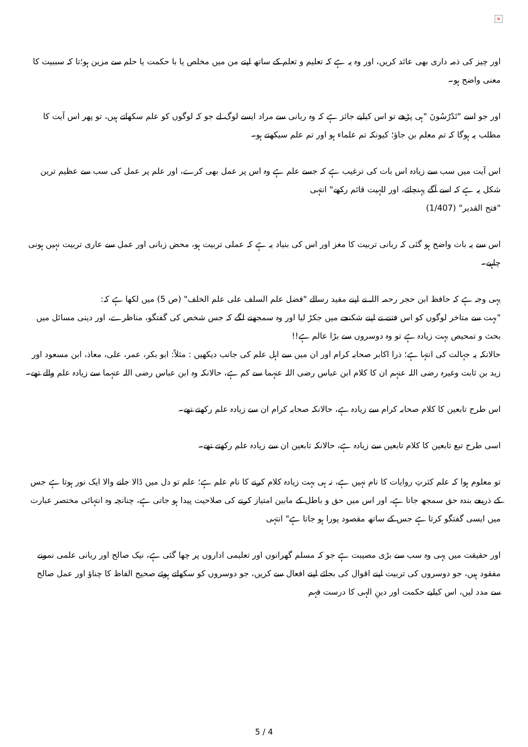×
اور چیز کی ذمہ داری بھی عائد کریں، اور وہ یہ ہے کہ تعلیم و تعلم کے ساتھ اپنے من میں مخلص یا با حکمت یا حلم سے مزین ہو؛تا کہ سببیت کا معنی واضح ہو۔
اور جو اسے "تَدْرُسُونَ "ہی پڑھے تو اس کیلیے جائز ہے کہ وہ ربانی سے مراد ایسے لوگ لے جو کہ لوگوں کو علم سکھاتے ہیں، تو پھر اس آیت کا مطلب یہ ہوگا کہ تم معلم بن جاؤ؛ کیونکہ تم علماء ہو اور تم علم سیکھتے ہو۔
اس آیت میں سب سے زیادہ اس بات کی ترغیب ہے کہ جسے علم ہے وہ اس پر عمل بھی کرے، اور علم پر عمل کی سب سے عظیم ترین شکل یہ ہے کہ اسے آگے پہنچائے، اور للہیت قائم رکھے" انتہی
"فتح القدیر" (1/407)
اس سے یہ بات واضح ہو گئی کہ ربانی تربیت کا مغز اور اس کی بنیاد یہ ہے کہ عملی تربیت ہو، محض زبانی اور عمل سے عاری تربیت نہیں ہونی چاہیے۔
یہی وجہ ہے کہ حافظ ابن حجر رحمہ اللہ نے اپنے مفید رسالے "فضل علم السلف علی علم الخلف" (ص 5) میں لکھا ہے کہ:
"بہت سے متاخر لوگوں کو اس فتنے نے اپنے شکنجے میں جکڑ لیا اور وہ سمجھنے لگے کہ جس شخص کی گفتگو، مناظرے، اور دینی مسائل میں بحث و تمحیص بہت زیادہ ہے تو وہ دوسروں سے بڑا عالم ہے!!
حالانکہ یہ جہالت کی انتہا ہے؛ ذرا اکابر صحابہ کرام اور ان میں سے اہل علم کی جانب دیکھیں : مثلاً: ابو بکر، عمر، علی، معاذ، ابن مسعود اور زید بن ثابت وغیرہ رضی اللہ عنہم ان کا کلام ابن عباس رضی اللہ عنہما سے کم ہے، حالانکہ وہ ابن عباس رضی اللہ عنہما سے زیادہ علم والے تھے۔
اس طرح تابعین کا کلام صحابہ کرام سے زیادہ ہے، حالانکہ صحابہ کرام ان سے زیادہ علم رکھتے تھے۔
اسی طرح تبع تابعین کا کلام تابعین سے زیادہ ہے، حالانکہ تابعین ان سے زیادہ علم رکھتے تھے۔
تو معلوم ہوا کہ علم کثرتِ روایات کا نام نہیں ہے، نہ ہی بہت زیادہ کلام کرنے کا نام علم ہے؛ علم تو دل میں ڈالا جانے والا ایک نور ہوتا ہے جس کے ذریعے بندہ حق سمجھ جاتا ہے، اور اس میں حق و باطل کے مابین امتیاز کرنے کی صلاحیت پیدا ہو جاتی ہے، چنانچہ وہ انتہائی مختصر عبارت میں ایسی گفتگو کرتا ہے جس کے ساتھ مقصود پورا ہو جاتا ہے" انتہی
اور حقیقت میں یہی وہ سب سے بڑی مصیبت ہے جو کہ مسلم گھرانوں اور تعلیمی اداروں پر چھا گئی ہے، نیک صالح اور ربانی علمی نمونے مفقود ہیں، جو دوسروں کی تربیت اپنے اقوال کی بجائے اپنے افعال سے کریں، جو دوسروں کو سکھاتے ہوئے صحیح الفاظ کا چناؤ اور عمل صالح سے مدد لیں، اس کیلیے حکمت اور دینِ الہی کا درست فہم
5 / 4